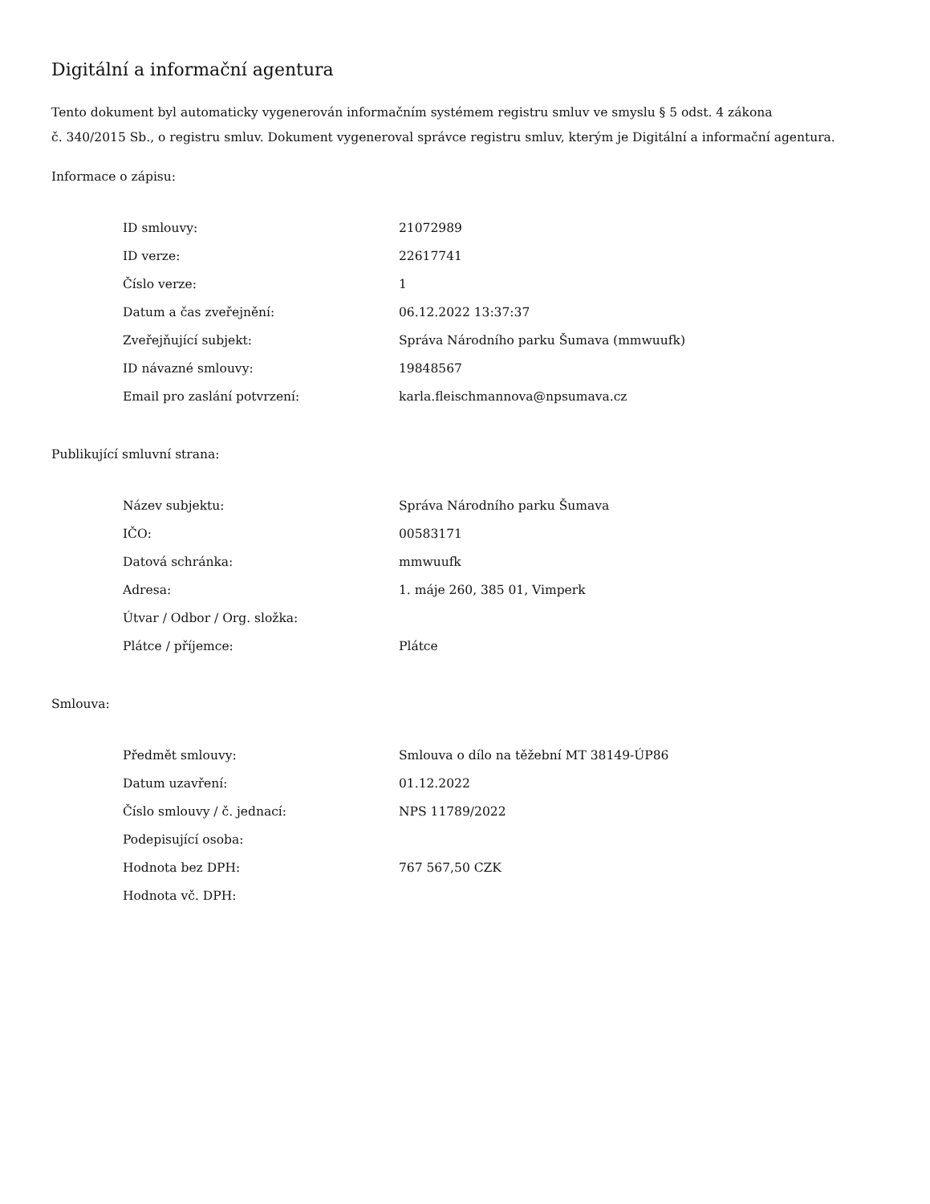Digitální a informační agentura
Tento dokument byl automaticky vygenerován informačním systémem registru smluv ve smyslu § 5 odst. 4 zákona
č. 340/2015 Sb., o registru smluv. Dokument vygeneroval správce registru smluv, kterým je Digitální a informační agentura.
Informace o zápisu:
| ID smlouvy: | 21072989 |
| ID verze: | 22617741 |
| Číslo verze: | 1 |
| Datum a čas zveřejnění: | 06.12.2022 13:37:37 |
| Zveřejňující subjekt: | Správa Národního parku Šumava (mmwuufk) |
| ID návazné smlouvy: | 19848567 |
| Email pro zaslání potvrzení: | karla.fleischmannova@npsumava.cz |
Publikující smluvní strana:
| Název subjektu: | Správa Národního parku Šumava |
| IČO: | 00583171 |
| Datová schránka: | mmwuufk |
| Adresa: | 1. máje 260, 385 01, Vimperk |
| Útvar / Odbor / Org. složka: | |
| Plátce / příjemce: | Plátce |
Smlouva:
| Předmět smlouvy: | Smlouva o dílo na těžební MT 38149-ÚP86 |
| Datum uzavření: | 01.12.2022 |
| Číslo smlouvy / č. jednací: | NPS 11789/2022 |
| Podepisující osoba: | |
| Hodnota bez DPH: | 767 567,50 CZK |
| Hodnota vč. DPH: | |